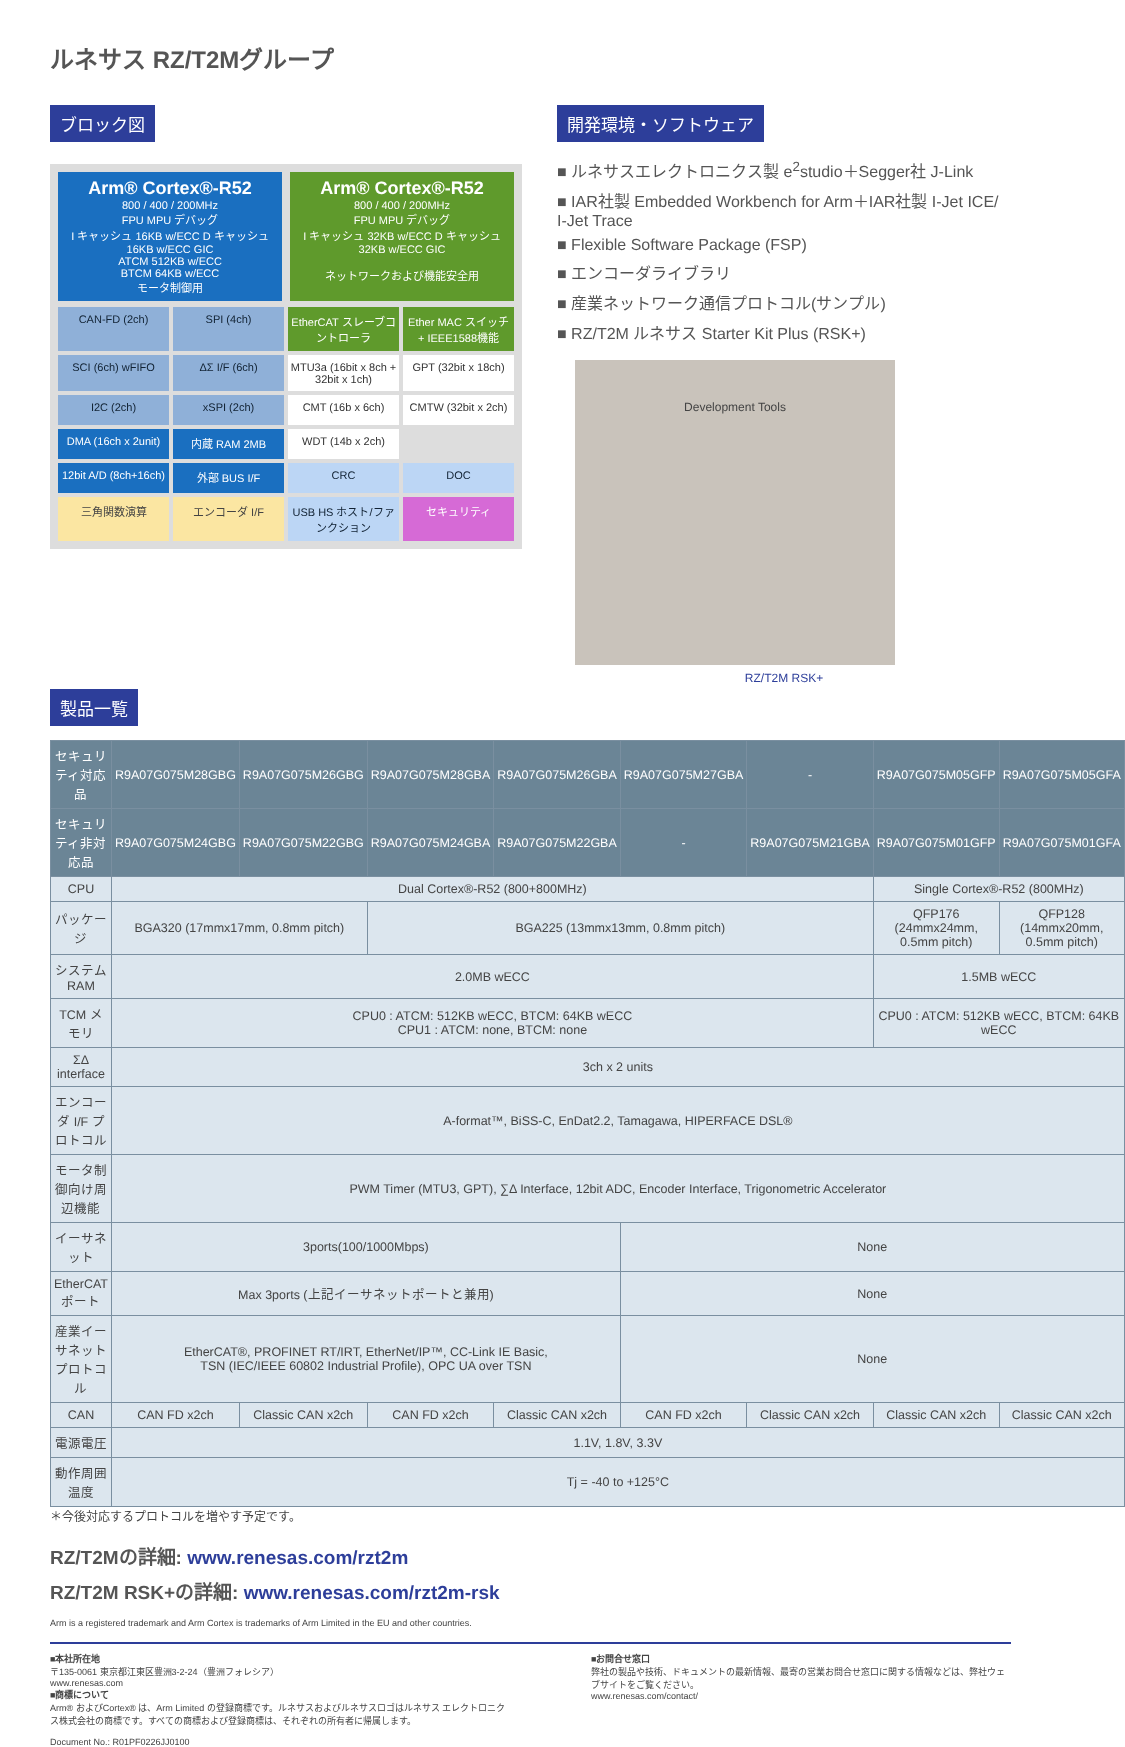ルネサス RZ/T2Mグループ
ブロック図
Arm® Cortex®-R52
800 / 400 / 200MHz
FPU MPU デバッグ
I キャッシュ 16KB w/ECC D キャッシュ 16KB w/ECC GIC
ATCM 512KB w/ECC
BTCM 64KB w/ECC
モータ制御用
Arm® Cortex®-R52
800 / 400 / 200MHz
FPU MPU デバッグ
I キャッシュ 32KB w/ECC D キャッシュ 32KB w/ECC GIC
ネットワークおよび機能安全用
CAN-FD (2ch)
SPI (4ch)
EtherCAT スレーブコントローラ
Ether MAC スイッチ + IEEE1588機能
SCI (6ch) wFIFO
ΔΣ I/F (6ch)
MTU3a (16bit x 8ch + 32bit x 1ch)
GPT (32bit x 18ch)
I2C (2ch)
xSPI (2ch)
CMT (16b x 6ch)
CMTW (32bit x 2ch)
DMA (16ch x 2unit)
内蔵 RAM 2MB
WDT (14b x 2ch)
12bit A/D (8ch+16ch)
外部 BUS I/F
CRC
DOC
三角関数演算
エンコーダ I/F
USB HS ホスト/ファンクション
セキュリティ
開発環境・ソフトウェア
■ ルネサスエレクトロニクス製 e<sup>2</sup>studio＋Segger社 J-Link
■ IAR社製 Embedded Workbench for Arm＋IAR社製 I-Jet ICE/ I-Jet Trace
■ Flexible Software Package (FSP)
■ エンコーダライブラリ
■ 産業ネットワーク通信プロトコル(サンプル)
■ RZ/T2M ルネサス Starter Kit Plus (RSK+)
Development Tools
RZ/T2M RSK+
製品一覧
| セキュリティ対応品 | R9A07G075M28GBG | R9A07G075M26GBG | R9A07G075M28GBA | R9A07G075M26GBA | R9A07G075M27GBA | - | R9A07G075M05GFP | R9A07G075M05GFA |
| セキュリティ非対応品 | R9A07G075M24GBG | R9A07G075M22GBG | R9A07G075M24GBA | R9A07G075M22GBA | - | R9A07G075M21GBA | R9A07G075M01GFP | R9A07G075M01GFA |
| CPU | Dual Cortex®-R52 (800+800MHz) | | | | | | Single Cortex®-R52 (800MHz) | |
| パッケージ | BGA320 (17mmx17mm, 0.8mm pitch) | | BGA225 (13mmx13mm, 0.8mm pitch) | | | | QFP176 (24mmx24mm, 0.5mm pitch) | QFP128 (14mmx20mm, 0.5mm pitch) |
| システムRAM | 2.0MB wECC | | | | | | 1.5MB wECC | |
| TCM メモリ | CPU0 : ATCM: 512KB wECC, BTCM: 64KB wECC CPU1 : ATCM: none, BTCM: none | | | | | | CPU0 : ATCM: 512KB wECC, BTCM: 64KB wECC | |
| ΣΔ interface | 3ch x 2 units | | | | | | | |
| エンコーダ I/F プロトコル | A-format™, BiSS-C, EnDat2.2, Tamagawa, HIPERFACE DSL® | | | | | | | |
| モータ制御向け周辺機能 | PWM Timer (MTU3, GPT), ∑Δ Interface, 12bit ADC, Encoder Interface, Trigonometric Accelerator | | | | | | | |
| イーサネット | 3ports(100/1000Mbps) | | | | None | | | |
| EtherCATポート | Max 3ports (上記イーサネットポートと兼用) | | | | None | | | |
| 産業イーサネットプロトコル | EtherCAT®, PROFINET RT/IRT, EtherNet/IP™, CC-Link IE Basic, TSN (IEC/IEEE 60802 Industrial Profile), OPC UA over TSN | | | | None | | | |
| CAN | CAN FD x2ch | Classic CAN x2ch | CAN FD x2ch | Classic CAN x2ch | CAN FD x2ch | Classic CAN x2ch | Classic CAN x2ch | Classic CAN x2ch |
| 電源電圧 | 1.1V, 1.8V, 3.3V | | | | | | | |
| 動作周囲温度 | Tj = -40 to +125°C | | | | | | | |
＊今後対応するプロトコルを増やす予定です。
RZ/T2Mの詳細: www.renesas.com/rzt2m
RZ/T2M RSK+の詳細: www.renesas.com/rzt2m-rsk
Arm is a registered trademark and Arm Cortex is trademarks of Arm Limited in the EU and other countries.
■本社所在地
〒135-0061 東京都江東区豊洲3-2-24（豊洲フォレシア）
www.renesas.com
■商標について
Arm® およびCortex® は、Arm Limited の登録商標です。ルネサスおよびルネサスロゴはルネサス エレクトロニクス株式会社の商標です。すべての商標および登録商標は、それぞれの所有者に帰属します。
Document No.: R01PF0226JJ0100
■お問合せ窓口
弊社の製品や技術、ドキュメントの最新情報、最寄の営業お問合せ窓口に関する情報などは、弊社ウェブサイトをご覧ください。
www.renesas.com/contact/